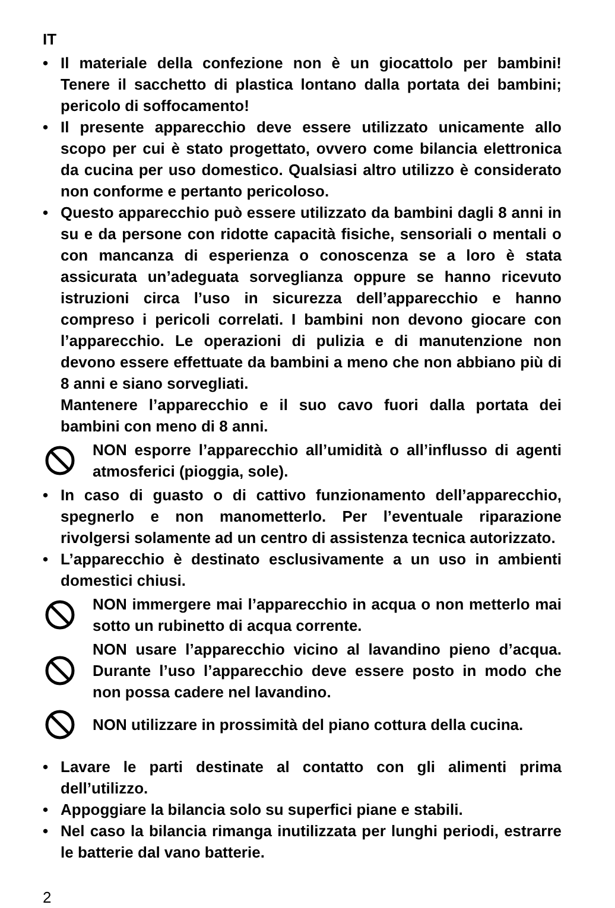IT
• Il materiale della confezione non è un giocattolo per bambini! Tenere il sacchetto di plastica lontano dalla portata dei bambini; pericolo di soffocamento!
• Il presente apparecchio deve essere utilizzato unicamente allo scopo per cui è stato progettato, ovvero come bilancia elettronica da cucina per uso domestico. Qualsiasi altro utilizzo è considerato non conforme e pertanto pericoloso.
• Questo apparecchio può essere utilizzato da bambini dagli 8 anni in su e da persone con ridotte capacità fisiche, sensoriali o mentali o con mancanza di esperienza o conoscenza se a loro è stata assicurata un’adeguata sorveglianza oppure se hanno ricevuto istruzioni circa l’uso in sicurezza dell’apparecchio e hanno compreso i pericoli correlati. I bambini non devono giocare con l’apparecchio. Le operazioni di pulizia e di manutenzione non devono essere effettuate da bambini a meno che non abbiano più di 8 anni e siano sorvegliati.
Mantenere l’apparecchio e il suo cavo fuori dalla portata dei bambini con meno di 8 anni.
NON esporre l’apparecchio all’umidità o all’influsso di agenti atmosferici (pioggia, sole).
• In caso di guasto o di cattivo funzionamento dell’apparecchio, spegnerlo e non manometterlo. Per l’eventuale riparazione rivolgersi solamente ad un centro di assistenza tecnica autorizzato.
• L’apparecchio è destinato esclusivamente a un uso in ambienti domestici chiusi.
NON immergere mai l’apparecchio in acqua o non metterlo mai sotto un rubinetto di acqua corrente.
NON usare l’apparecchio vicino al lavandino pieno d’acqua. Durante l’uso l’apparecchio deve essere posto in modo che non possa cadere nel lavandino.
NON utilizzare in prossimità del piano cottura della cucina.
• Lavare le parti destinate al contatto con gli alimenti prima dell’utilizzo.
• Appoggiare la bilancia solo su superfici piane e stabili.
• Nel caso la bilancia rimanga inutilizzata per lunghi periodi, estrarre le batterie dal vano batterie.
2